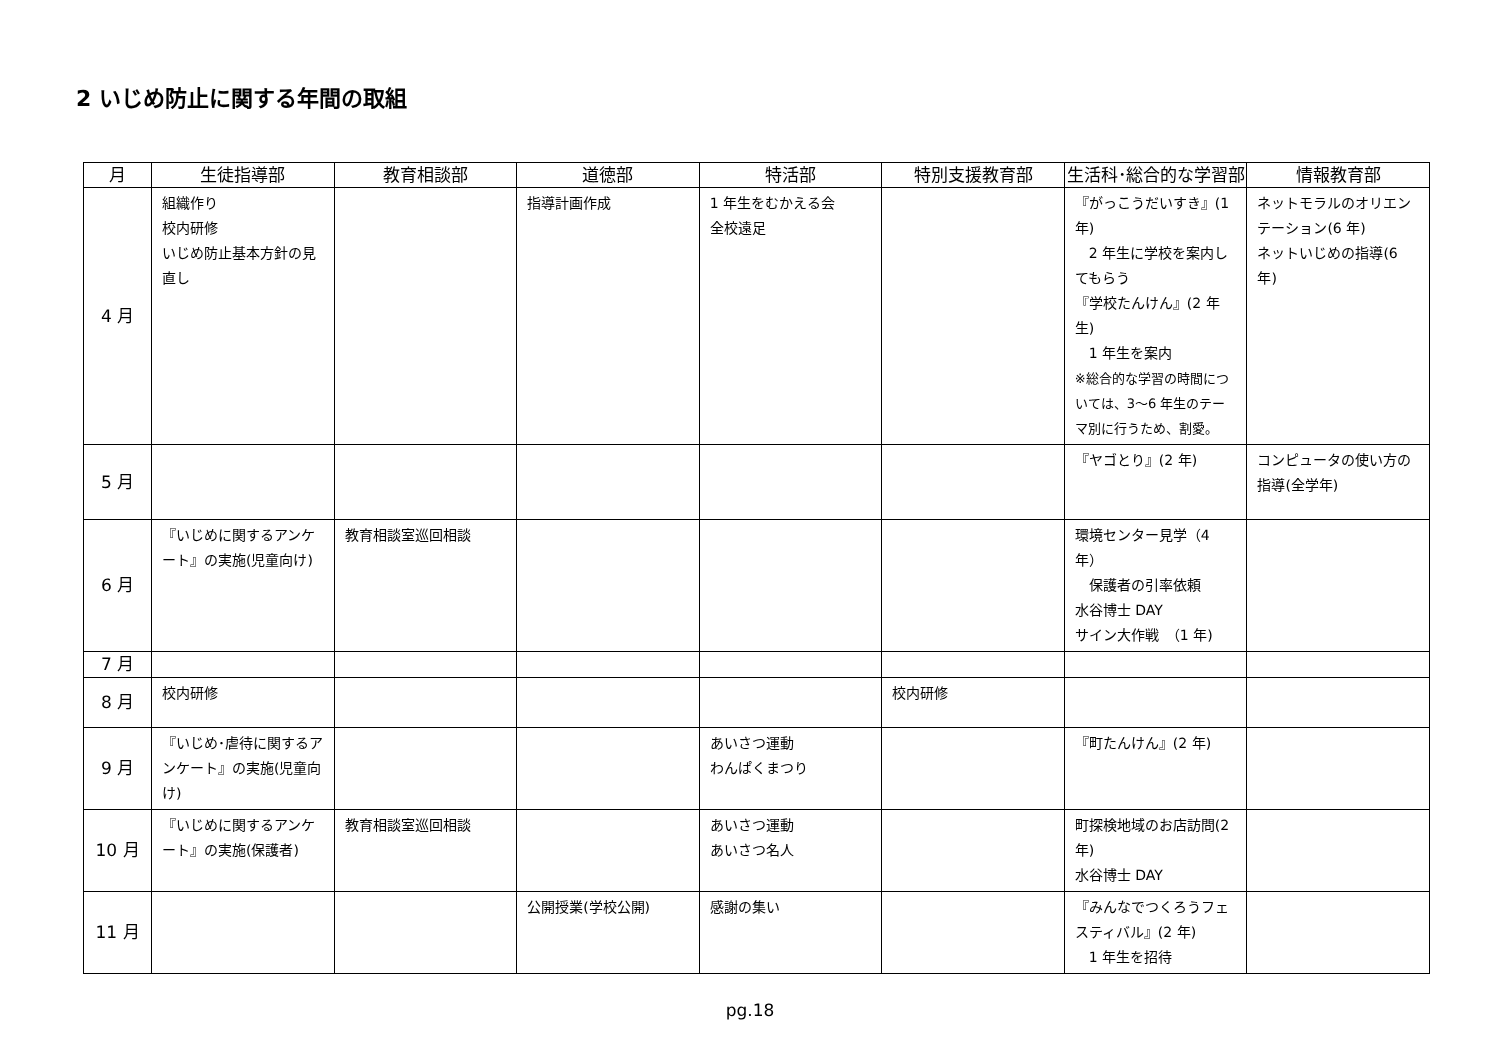2 いじめ防止に関する年間の取組
| 月 | 生徒指導部 | 教育相談部 | 道徳部 | 特活部 | 特別支援教育部 | 生活科･総合的な学習部 | 情報教育部 |
| --- | --- | --- | --- | --- | --- | --- | --- |
| 4 月 | 組織作り 校内研修 いじめ防止基本方針の見直し | | 指導計画作成 | 1 年生をむかえる会 全校遠足 | | 『がっこうだいすき』(1 年) 2 年生に学校を案内してもらう 『学校たんけん』(2 年生) 1 年生を案内 ※総合的な学習の時間については、3～6 年生のテーマ別に行うため、割愛。 | ネットモラルのオリエンテーション(6 年) ネットいじめの指導(6 年) |
| 5 月 | | | | | | 『ヤゴとり』(2 年) | コンピュータの使い方の指導(全学年) |
| 6 月 | 『いじめに関するアンケート』の実施(児童向け) | 教育相談室巡回相談 | | | | 環境センター見学（4 年） 保護者の引率依頼 水谷博士 DAY サイン大作戦 （1 年) | |
| 7 月 | | | | | | | |
| 8 月 | 校内研修 | | | | 校内研修 | | |
| 9 月 | 『いじめ･虐待に関するアンケート』の実施(児童向け) | | | あいさつ運動 わんぱくまつり | | 『町たんけん』(2 年) | |
| 10 月 | 『いじめに関するアンケート』の実施(保護者) | 教育相談室巡回相談 | | あいさつ運動 あいさつ名人 | | 町探検地域のお店訪問(2年) 水谷博士 DAY | |
| 11 月 | | | 公開授業(学校公開) | 感謝の集い | | 『みんなでつくろうフェスティバル』(2 年) 1 年生を招待 | |
pg.18